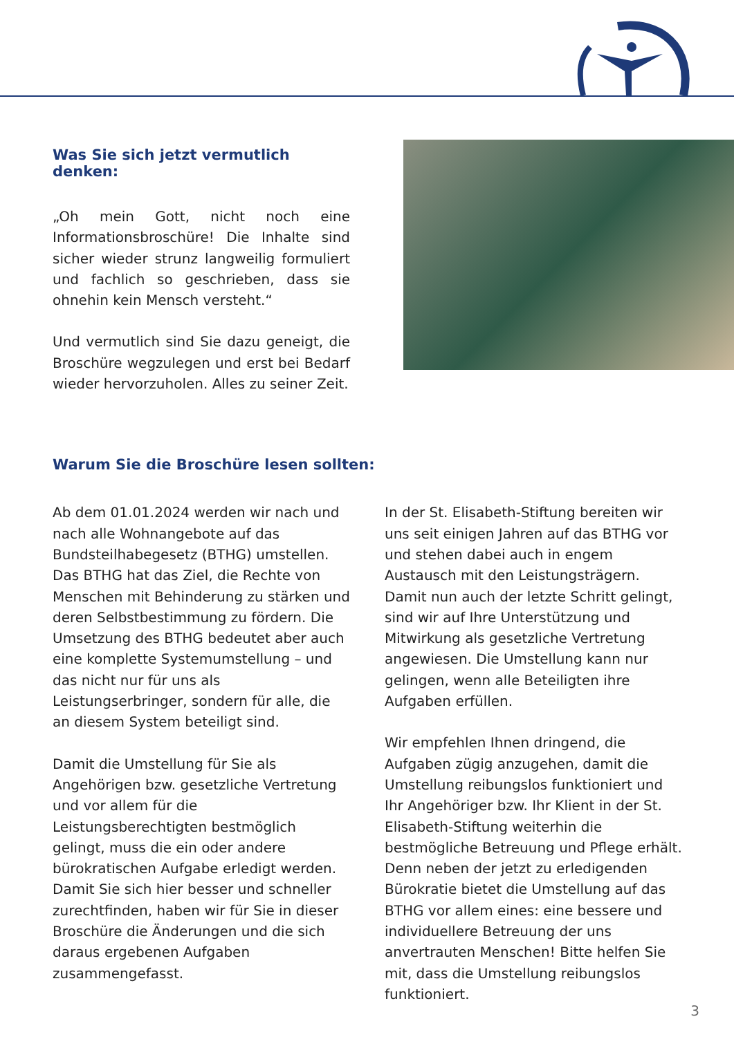Was Sie sich jetzt vermutlich denken:
„Oh mein Gott, nicht noch eine Informationsbroschüre! Die Inhalte sind sicher wieder strunz langweilig formuliert und fachlich so geschrieben, dass sie ohnehin kein Mensch versteht.“
Und vermutlich sind Sie dazu geneigt, die Broschüre wegzulegen und erst bei Bedarf wieder hervorzuholen. Alles zu seiner Zeit.
Warum Sie die Broschüre lesen sollten:
Ab dem 01.01.2024 werden wir nach und nach alle Wohnangebote auf das Bundsteilhabegesetz (BTHG) umstellen. Das BTHG hat das Ziel, die Rechte von Menschen mit Behinderung zu stärken und deren Selbstbestimmung zu fördern. Die Umsetzung des BTHG bedeutet aber auch eine komplette Systemumstellung – und das nicht nur für uns als Leistungserbringer, sondern für alle, die an diesem System beteiligt sind.
Damit die Umstellung für Sie als Angehörigen bzw. gesetzliche Vertretung und vor allem für die Leistungsberechtigten bestmöglich gelingt, muss die ein oder andere bürokratischen Aufgabe erledigt werden. Damit Sie sich hier besser und schneller zurechtfinden, haben wir für Sie in dieser Broschüre die Änderungen und die sich daraus ergebenen Aufgaben zusammengefasst.
In der St. Elisabeth-Stiftung bereiten wir uns seit einigen Jahren auf das BTHG vor und stehen dabei auch in engem Austausch mit den Leistungsträgern. Damit nun auch der letzte Schritt gelingt, sind wir auf Ihre Unterstützung und Mitwirkung als gesetzliche Vertretung angewiesen. Die Umstellung kann nur gelingen, wenn alle Beteiligten ihre Aufgaben erfüllen.
Wir empfehlen Ihnen dringend, die Aufgaben zügig anzugehen, damit die Umstellung reibungslos funktioniert und Ihr Angehöriger bzw. Ihr Klient in der St. Elisabeth-Stiftung weiterhin die bestmögliche Betreuung und Pflege erhält. Denn neben der jetzt zu erledigenden Bürokratie bietet die Umstellung auf das BTHG vor allem eines: eine bessere und individuellere Betreuung der uns anvertrauten Menschen! Bitte helfen Sie mit, dass die Umstellung reibungslos funktioniert.
3